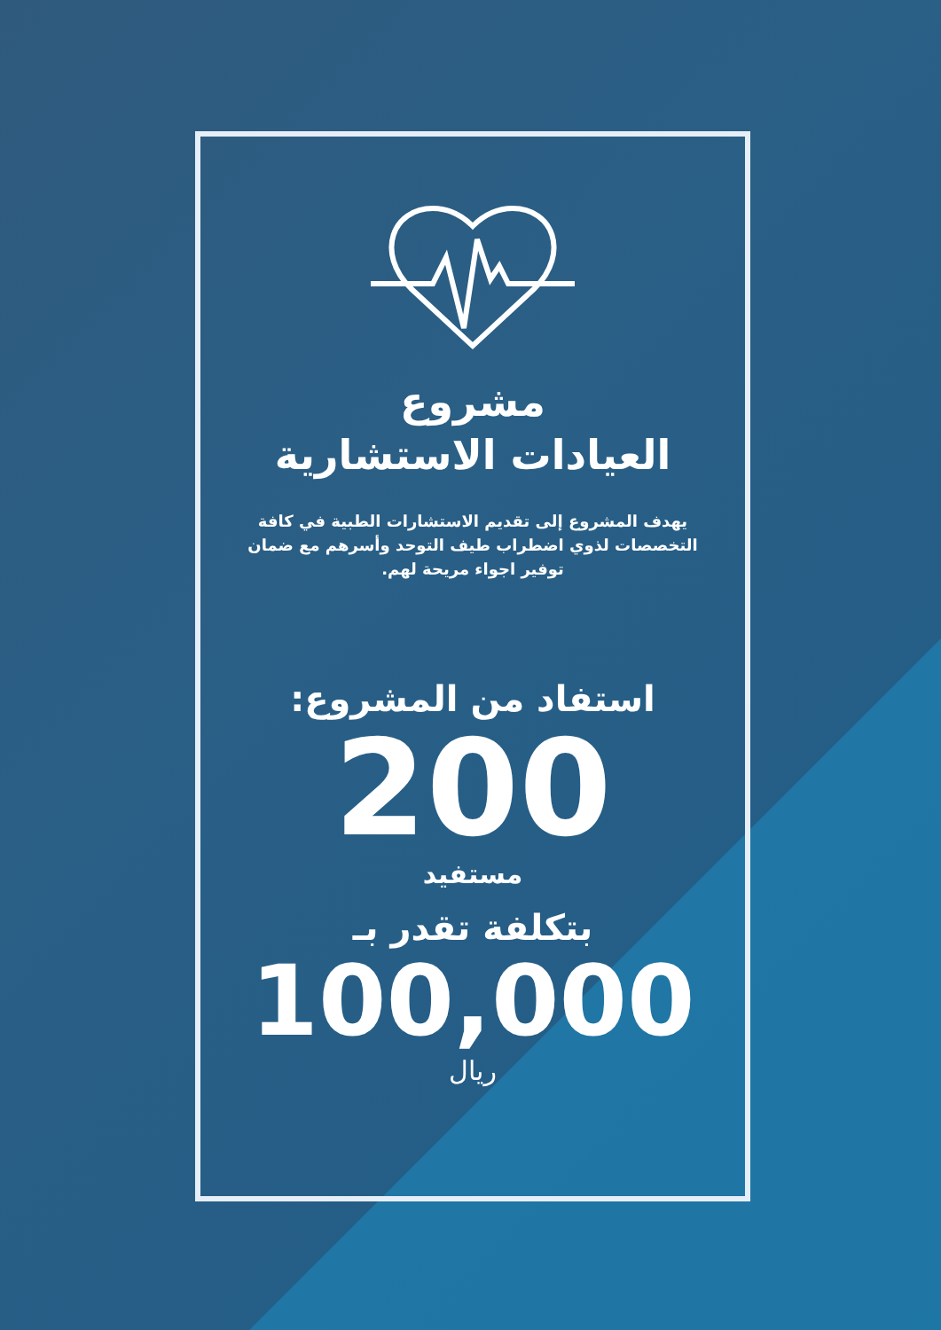مشروع
العيادات الاستشارية
يهدف المشروع إلى تقديم الاستشارات الطبية في كافة التخصصات لذوي اضطراب طيف التوحد وأسرهم مع ضمان توفير اجواء مريحة لهم.
استفاد من المشروع:
200
مستفيد
بتكلفة تقدر بـ
100,000
ريال